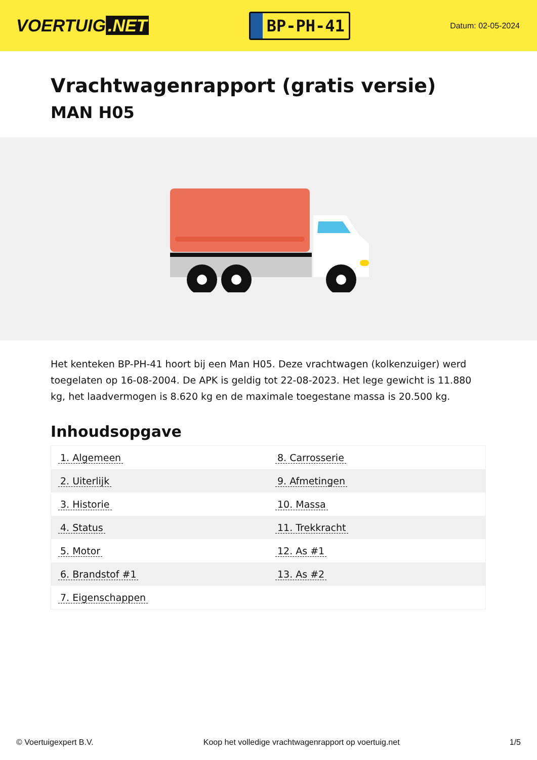VOERTUIG.NET
BP-PH-41
Datum: 02-05-2024
Vrachtwagenrapport (gratis versie)
MAN H05
Het kenteken BP-PH-41 hoort bij een Man H05. Deze vrachtwagen (kolkenzuiger) werd toegelaten op 16-08-2004. De APK is geldig tot 22-08-2023. Het lege gewicht is 11.880 kg, het laadvermogen is 8.620 kg en de maximale toegestane massa is 20.500 kg.
Inhoudsopgave
| 1. Algemeen | 8. Carrosserie |
| 2. Uiterlijk | 9. Afmetingen |
| 3. Historie | 10. Massa |
| 4. Status | 11. Trekkracht |
| 5. Motor | 12. As #1 |
| 6. Brandstof #1 | 13. As #2 |
| 7. Eigenschappen | |
© Voertuigexpert B.V. Koop het volledige vrachtwagenrapport op voertuig.net 1/5